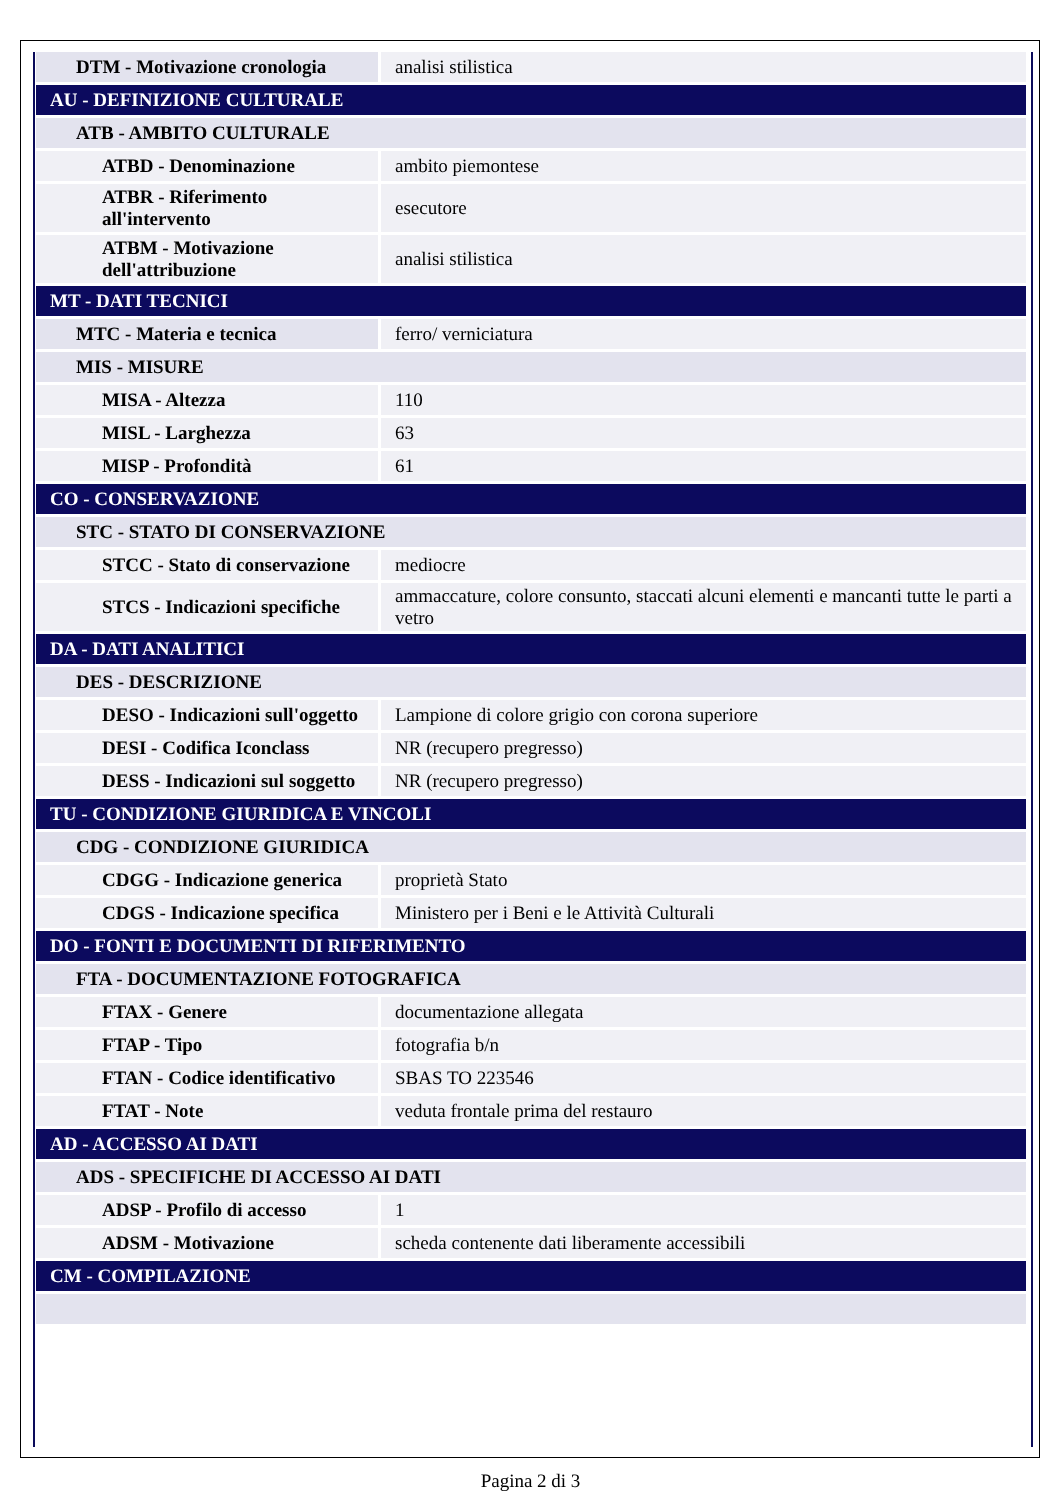| DTM - Motivazione cronologia | analisi stilistica |
| AU - DEFINIZIONE CULTURALE | |
| ATB - AMBITO CULTURALE | |
| ATBD - Denominazione | ambito piemontese |
| ATBR - Riferimento all'intervento | esecutore |
| ATBM - Motivazione dell'attribuzione | analisi stilistica |
| MT - DATI TECNICI | |
| MTC - Materia e tecnica | ferro/ verniciatura |
| MIS - MISURE | |
| MISA - Altezza | 110 |
| MISL - Larghezza | 63 |
| MISP - Profondità | 61 |
| CO - CONSERVAZIONE | |
| STC - STATO DI CONSERVAZIONE | |
| STCC - Stato di conservazione | mediocre |
| STCS - Indicazioni specifiche | ammaccature, colore consunto, staccati alcuni elementi e mancanti tutte le parti a vetro |
| DA - DATI ANALITICI | |
| DES - DESCRIZIONE | |
| DESO - Indicazioni sull'oggetto | Lampione di colore grigio con corona superiore |
| DESI - Codifica Iconclass | NR (recupero pregresso) |
| DESS - Indicazioni sul soggetto | NR (recupero pregresso) |
| TU - CONDIZIONE GIURIDICA E VINCOLI | |
| CDG - CONDIZIONE GIURIDICA | |
| CDGG - Indicazione generica | proprietà Stato |
| CDGS - Indicazione specifica | Ministero per i Beni e le Attività Culturali |
| DO - FONTI E DOCUMENTI DI RIFERIMENTO | |
| FTA - DOCUMENTAZIONE FOTOGRAFICA | |
| FTAX - Genere | documentazione allegata |
| FTAP - Tipo | fotografia b/n |
| FTAN - Codice identificativo | SBAS TO 223546 |
| FTAT - Note | veduta frontale prima del restauro |
| AD - ACCESSO AI DATI | |
| ADS - SPECIFICHE DI ACCESSO AI DATI | |
| ADSP - Profilo di accesso | 1 |
| ADSM - Motivazione | scheda contenente dati liberamente accessibili |
| CM - COMPILAZIONE | |
Pagina 2 di 3